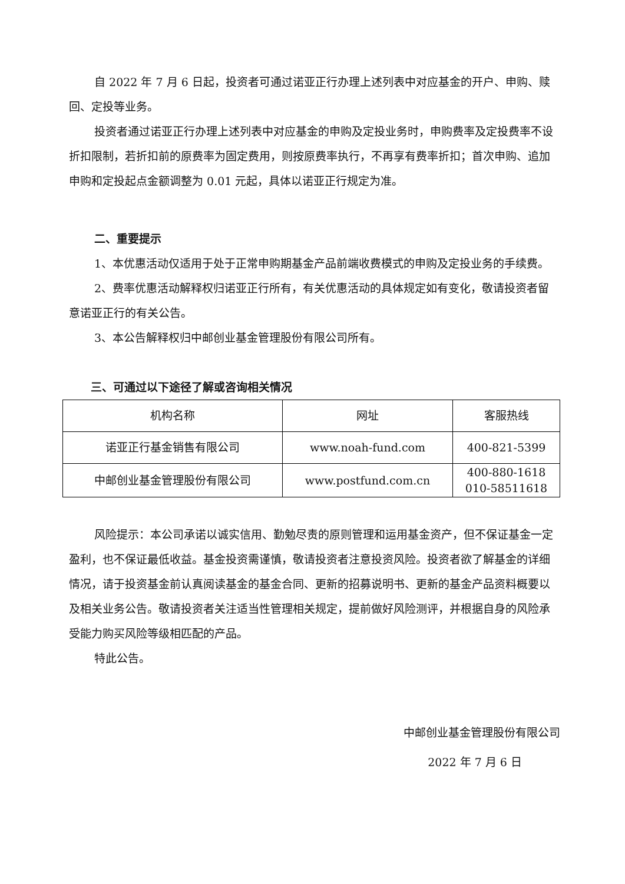自 2022 年 7 月 6 日起，投资者可通过诺亚正行办理上述列表中对应基金的开户、申购、赎回、定投等业务。
投资者通过诺亚正行办理上述列表中对应基金的申购及定投业务时，申购费率及定投费率不设折扣限制，若折扣前的原费率为固定费用，则按原费率执行，不再享有费率折扣；首次申购、追加申购和定投起点金额调整为 0.01 元起，具体以诺亚正行规定为准。
二、重要提示
1、本优惠活动仅适用于处于正常申购期基金产品前端收费模式的申购及定投业务的手续费。
2、费率优惠活动解释权归诺亚正行所有，有关优惠活动的具体规定如有变化，敬请投资者留意诺亚正行的有关公告。
3、本公告解释权归中邮创业基金管理股份有限公司所有。
三、可通过以下途径了解或咨询相关情况
| 机构名称 | 网址 | 客服热线 |
| 诺亚正行基金销售有限公司 | www.noah-fund.com | 400-821-5399 |
| 中邮创业基金管理股份有限公司 | www.postfund.com.cn | 400-880-1618 010-58511618 |
风险提示：本公司承诺以诚实信用、勤勉尽责的原则管理和运用基金资产，但不保证基金一定盈利，也不保证最低收益。基金投资需谨慎，敬请投资者注意投资风险。投资者欲了解基金的详细情况，请于投资基金前认真阅读基金的基金合同、更新的招募说明书、更新的基金产品资料概要以及相关业务公告。敬请投资者关注适当性管理相关规定，提前做好风险测评，并根据自身的风险承受能力购买风险等级相匹配的产品。
特此公告。
中邮创业基金管理股份有限公司
2022 年 7 月 6 日